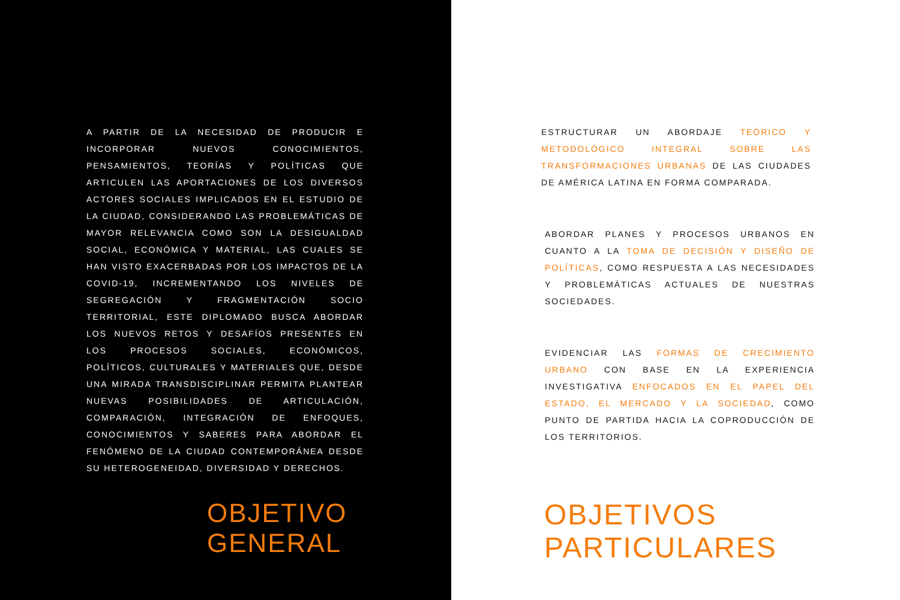A PARTIR DE LA NECESIDAD DE PRODUCIR E INCORPORAR NUEVOS CONOCIMIENTOS, PENSAMIENTOS, TEORÍAS Y POLÍTICAS QUE ARTICULEN LAS APORTACIONES DE LOS DIVERSOS ACTORES SOCIALES IMPLICADOS EN EL ESTUDIO DE LA CIUDAD, CONSIDERANDO LAS PROBLEMÁTICAS DE MAYOR RELEVANCIA COMO SON LA DESIGUALDAD SOCIAL, ECONÓMICA Y MATERIAL, LAS CUALES SE HAN VISTO EXACERBADAS POR LOS IMPACTOS DE LA COVID-19, INCREMENTANDO LOS NIVELES DE SEGREGACIÓN Y FRAGMENTACIÓN SOCIO TERRITORIAL, ESTE DIPLOMADO BUSCA ABORDAR LOS NUEVOS RETOS Y DESAFÍOS PRESENTES EN LOS PROCESOS SOCIALES, ECONÓMICOS, POLÍTICOS, CULTURALES Y MATERIALES QUE, DESDE UNA MIRADA TRANSDISCIPLINAR PERMITA PLANTEAR NUEVAS POSIBILIDADES DE ARTICULACIÓN, COMPARACIÓN, INTEGRACIÓN DE ENFOQUES, CONOCIMIENTOS Y SABERES PARA ABORDAR EL FENÓMENO DE LA CIUDAD CONTEMPORÁNEA DESDE SU HETEROGENEIDAD, DIVERSIDAD Y DERECHOS.
OBJETIVO GENERAL
ESTRUCTURAR UN ABORDAJE TEÓRICO Y METODOLÓGICO INTEGRAL SOBRE LAS TRANSFORMACIONES URBANAS DE LAS CIUDADES DE AMÉRICA LATINA EN FORMA COMPARADA.
ABORDAR PLANES Y PROCESOS URBANOS EN CUANTO A LA TOMA DE DECISIÓN Y DISEÑO DE POLÍTICAS, COMO RESPUESTA A LAS NECESIDADES Y PROBLEMÁTICAS ACTUALES DE NUESTRAS SOCIEDADES.
EVIDENCIAR LAS FORMAS DE CRECIMIENTO URBANO CON BASE EN LA EXPERIENCIA INVESTIGATIVA ENFOCADOS EN EL PAPEL DEL ESTADO, EL MERCADO Y LA SOCIEDAD, COMO PUNTO DE PARTIDA HACIA LA COPRODUCCIÓN DE LOS TERRITORIOS.
OBJETIVOS PARTICULARES